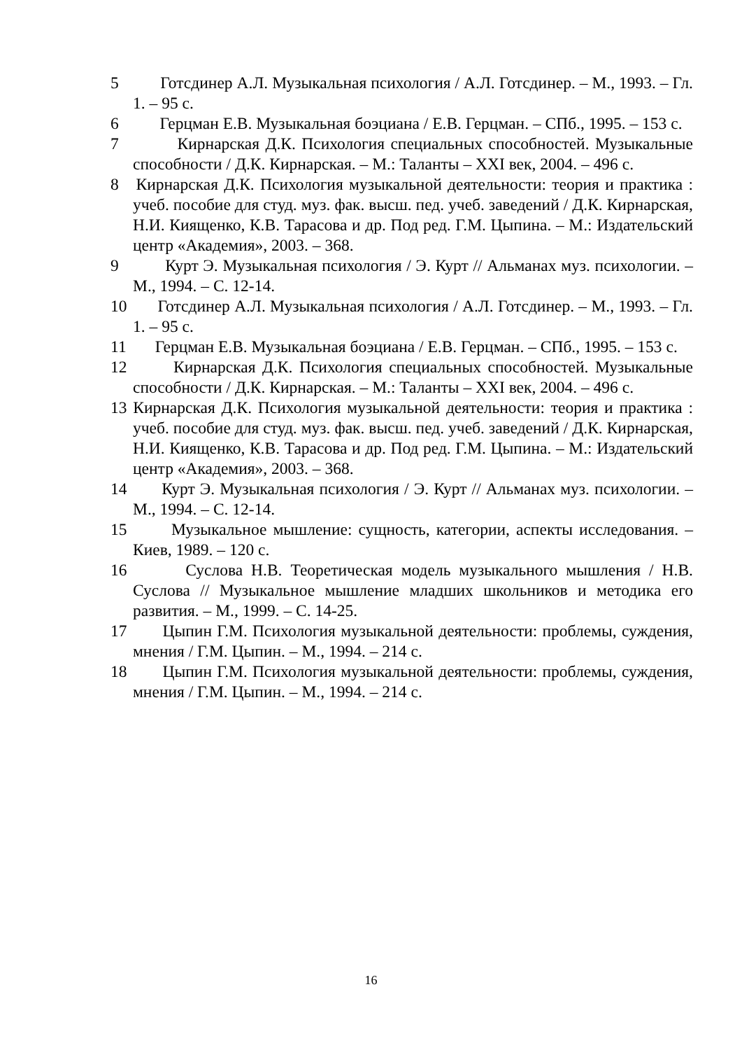5 Готсдинер А.Л. Музыкальная психология / А.Л. Готсдинер. – М., 1993. – Гл. 1. – 95 с.
6 Герцман Е.В. Музыкальная боэциана / Е.В. Герцман. – СПб., 1995. – 153 с.
7 Кирнарская Д.К. Психология специальных способностей. Музыкальные способности / Д.К. Кирнарская. – М.: Таланты – XXI век, 2004. – 496 с.
8 Кирнарская Д.К. Психология музыкальной деятельности: теория и практика : учеб. пособие для студ. муз. фак. высш. пед. учеб. заведений / Д.К. Кирнарская, Н.И. Киященко, К.В. Тарасова и др. Под ред. Г.М. Цыпина. – М.: Издательский центр «Академия», 2003. – 368.
9 Курт Э. Музыкальная психология / Э. Курт // Альманах муз. психологии. – М., 1994. – С. 12-14.
10 Готсдинер А.Л. Музыкальная психология / А.Л. Готсдинер. – М., 1993. – Гл. 1. – 95 с.
11 Герцман Е.В. Музыкальная боэциана / Е.В. Герцман. – СПб., 1995. – 153 с.
12 Кирнарская Д.К. Психология специальных способностей. Музыкальные способности / Д.К. Кирнарская. – М.: Таланты – XXI век, 2004. – 496 с.
13 Кирнарская Д.К. Психология музыкальной деятельности: теория и практика : учеб. пособие для студ. муз. фак. высш. пед. учеб. заведений / Д.К. Кирнарская, Н.И. Киященко, К.В. Тарасова и др. Под ред. Г.М. Цыпина. – М.: Издательский центр «Академия», 2003. – 368.
14 Курт Э. Музыкальная психология / Э. Курт // Альманах муз. психологии. – М., 1994. – С. 12-14.
15 Музыкальное мышление: сущность, категории, аспекты исследования. – Киев, 1989. – 120 с.
16 Суслова Н.В. Теоретическая модель музыкального мышления / Н.В. Суслова // Музыкальное мышление младших школьников и методика его развития. – М., 1999. – С. 14-25.
17 Цыпин Г.М. Психология музыкальной деятельности: проблемы, суждения, мнения / Г.М. Цыпин. – М., 1994. – 214 с.
18 Цыпин Г.М. Психология музыкальной деятельности: проблемы, суждения, мнения / Г.М. Цыпин. – М., 1994. – 214 с.
16